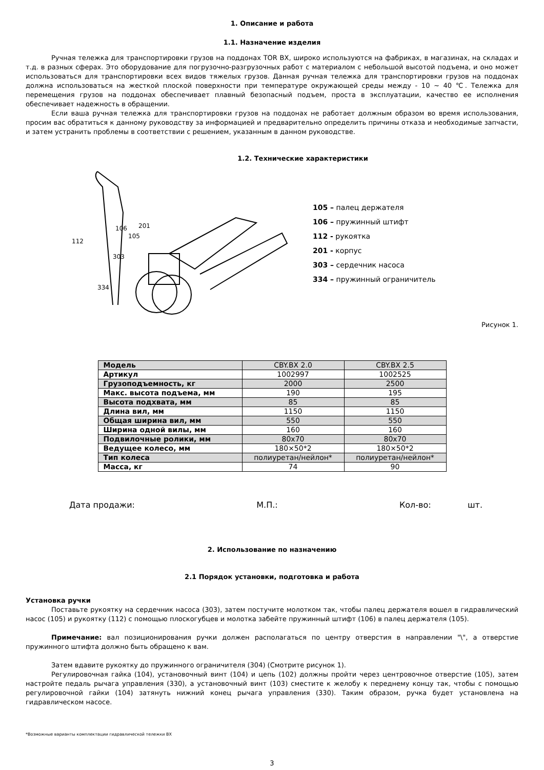1. Описание и работа
1.1. Назначение изделия
Ручная тележка для транспортировки грузов на поддонах TOR BX, широко используются на фабриках, в магазинах, на складах и т.д. в разных сферах. Это оборудование для погрузочно-разгрузочных работ с материалом с небольшой высотой подъема, и оно может использоваться для транспортировки всех видов тяжелых грузов. Данная ручная тележка для транспортировки грузов на поддонах должна использоваться на жесткой плоской поверхности при температуре окружающей среды между - 10 ~ 40 ℃. Тележка для перемещения грузов на поддонах обеспечивает плавный безопасный подъем, проста в эксплуатации, качество ее исполнения обеспечивает надежность в обращении.
Если ваша ручная тележка для транспортировки грузов на поддонах не работает должным образом во время использования, просим вас обратиться к данному руководству за информацией и предварительно определить причины отказа и необходимые запчасти, и затем устранить проблемы в соответствии с решением, указанным в данном руководстве.
1.2. Технические характеристики
112
106
201
105
303
334
105 – палец держателя
106 – пружинный штифт
112 - рукоятка
201 - корпус
303 – сердечник насоса
334 – пружинный ограничитель
Рисунок 1.
| Модель | CBY.BX 2.0 | CBY.BX 2.5 |
| Артикул | 1002997 | 1002525 |
| Грузоподъемность, кг | 2000 | 2500 |
| Макс. высота подъема, мм | 190 | 195 |
| Высота подхвата, мм | 85 | 85 |
| Длина вил, мм | 1150 | 1150 |
| Общая ширина вил, мм | 550 | 550 |
| Ширина одной вилы, мм | 160 | 160 |
| Подвилочные ролики, мм | 80x70 | 80x70 |
| Ведущее колесо, мм | 180×50*2 | 180×50*2 |
| Тип колеса | полиуретан/нейлон* | полиуретан/нейлон* |
| Масса, кг | 74 | 90 |
Дата продажи: М.П.: Кол-во: шт.
2. Использование по назначению
2.1 Порядок установки, подготовка и работа
Установка ручки
Поставьте рукоятку на сердечник насоса (303), затем постучите молотком так, чтобы палец держателя вошел в гидравлический насос (105) и рукоятку (112) с помощью плоскогубцев и молотка забейте пружинный штифт (106) в палец держателя (105).
Примечание: вал позиционирования ручки должен располагаться по центру отверстия в направлении "\", а отверстие пружинного штифта должно быть обращено к вам.
Затем вдавите рукоятку до пружинного ограничителя (304) (Смотрите рисунок 1).
Регулировочная гайка (104), установочный винт (104) и цепь (102) должны пройти через центровочное отверстие (105), затем настройте педаль рычага управления (330), а установочный винт (103) сместите к желобу к переднему концу так, чтобы с помощью регулировочной гайки (104) затянуть нижний конец рычага управления (330). Таким образом, ручка будет установлена на гидравлическом насосе.
*Возможные варианты комплектации гидравлической тележки BX
3